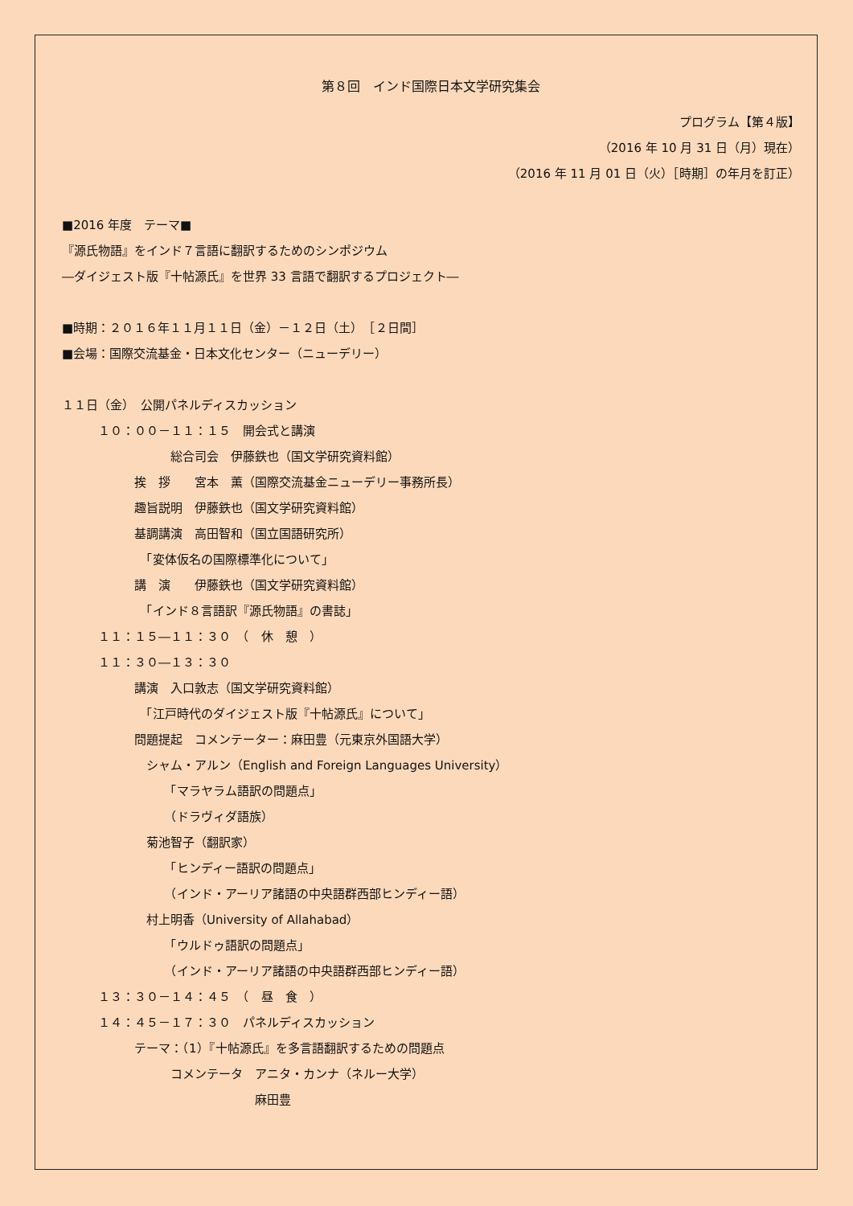第８回　インド国際日本文学研究集会
プログラム【第４版】
（2016 年 10 月 31 日（月）現在）
（2016 年 11 月 01 日（火）［時期］の年月を訂正）
■2016 年度　テーマ■
『源氏物語』をインド７言語に翻訳するためのシンポジウム
―ダイジェスト版『十帖源氏』を世界 33 言語で翻訳するプロジェクト―
■時期：２０１６年１１月１１日（金）－１２日（土）　［２日間］
■会場：国際交流基金・日本文化センター（ニューデリー）
１１日（金）　公開パネルディスカッション
　　　１０：００－１１：１５　開会式と講演
　　　　　　　　　総合司会　伊藤鉄也（国文学研究資料館）
　　　　　　挨　拶　　宮本　薫（国際交流基金ニューデリー事務所長）
　　　　　　趣旨説明　伊藤鉄也（国文学研究資料館）
　　　　　　基調講演　高田智和（国立国語研究所）
　　　　　　　「変体仮名の国際標準化について」
　　　　　　講　演　　伊藤鉄也（国文学研究資料館）
　　　　　　　「インド８言語訳『源氏物語』の書誌」
　　　１１：１５―１１：３０　（　休　憩　）
　　　１１：３０―１３：３０
　　　　　　講演　入口敦志（国文学研究資料館）
　　　　　　　「江戸時代のダイジェスト版『十帖源氏』について」
　　　　　　問題提起　コメンテーター：麻田豊（元東京外国語大学）
　　　　　　　シャム・アルン（English and Foreign Languages University）
　　　　　　　　　「マラヤラム語訳の問題点」
　　　　　　　　　（ドラヴィダ語族）
　　　　　　　菊池智子（翻訳家）
　　　　　　　　　「ヒンディー語訳の問題点」
　　　　　　　　　（インド・アーリア諸語の中央語群西部ヒンディー語）
　　　　　　　村上明香（University of Allahabad）
　　　　　　　　　「ウルドゥ語訳の問題点」
　　　　　　　　　（インド・アーリア諸語の中央語群西部ヒンディー語）
　　　１３：３０－１４：４５　（　昼　食　）
　　　１４：４５－１７：３０　パネルディスカッション
　　　　　　テーマ：（1）『十帖源氏』を多言語翻訳するための問題点
　　　　　　　　　コメンテータ　アニタ・カンナ（ネルー大学）
　　　　　　　　　　　　　　　　麻田豊